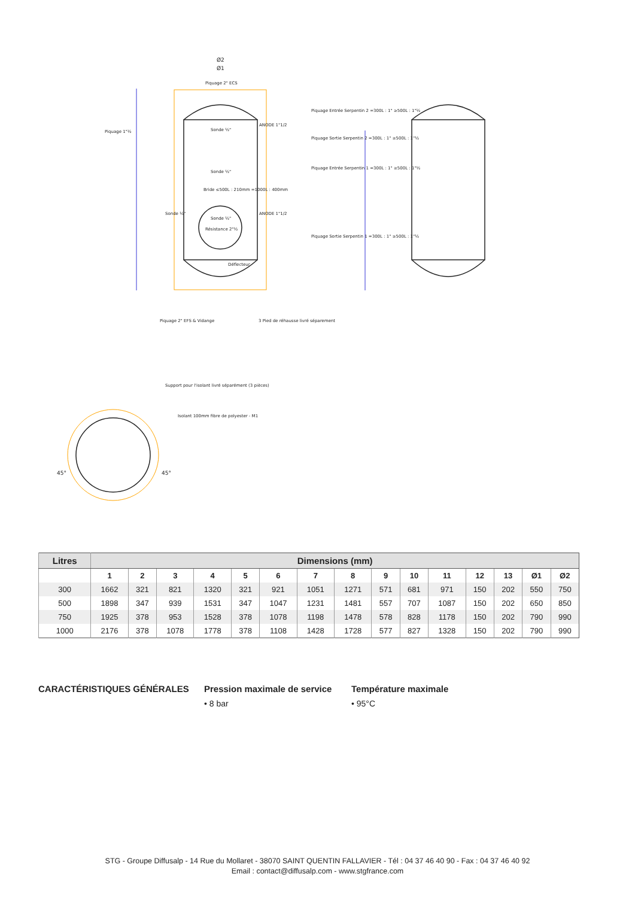Ø2
Ø1
Piquage 2" ECS
Piquage 1"½ Sonde ½"
ANODE 1"1/2
Sonde ½"
Bride ≤500L : 210mm =1000L : 400mm
Sonde ½"
Sonde ½"
ANODE 1"1/2
Résistance 2"½
Déflecteur
Piquage 2" EFS & Vidange 3 Pied de réhausse livré séparement
Piquage Entrée Serpentin 2 =300L : 1" ≥500L : 1"½
Piquage Sortie Serpentin 2 =300L : 1" ≥500L : 1"½
Piquage Entrée Serpentin 1 =300L : 1" ≥500L : 1"½
Piquage Sortie Serpentin 1 =300L : 1" ≥500L : 1"½
Support pour l'isolant livré séparément (3 pièces)
Isolant 100mm fibre de polyester - M1
45° 45°
| Litres | Dimensions (mm) | | | | | | | | | | | | | | |
| --- | --- | --- | --- | --- | --- | --- | --- | --- | --- | --- | --- | --- | --- | --- | --- |
| | 1 | 2 | 3 | 4 | 5 | 6 | 7 | 8 | 9 | 10 | 11 | 12 | 13 | Ø1 | Ø2 |
| 300 | 1662 | 321 | 821 | 1320 | 321 | 921 | 1051 | 1271 | 571 | 681 | 971 | 150 | 202 | 550 | 750 |
| 500 | 1898 | 347 | 939 | 1531 | 347 | 1047 | 1231 | 1481 | 557 | 707 | 1087 | 150 | 202 | 650 | 850 |
| 750 | 1925 | 378 | 953 | 1528 | 378 | 1078 | 1198 | 1478 | 578 | 828 | 1178 | 150 | 202 | 790 | 990 |
| 1000 | 2176 | 378 | 1078 | 1778 | 378 | 1108 | 1428 | 1728 | 577 | 827 | 1328 | 150 | 202 | 790 | 990 |
CARACTÉRISTIQUES GÉNÉRALES Pression maximale de service
• 8 bar
Température maximale
• 95°C
STG - Groupe Diffusalp - 14 Rue du Mollaret - 38070 SAINT QUENTIN FALLAVIER - Tél : 04 37 46 40 90 - Fax : 04 37 46 40 92
Email : contact@diffusalp.com - www.stgfrance.com